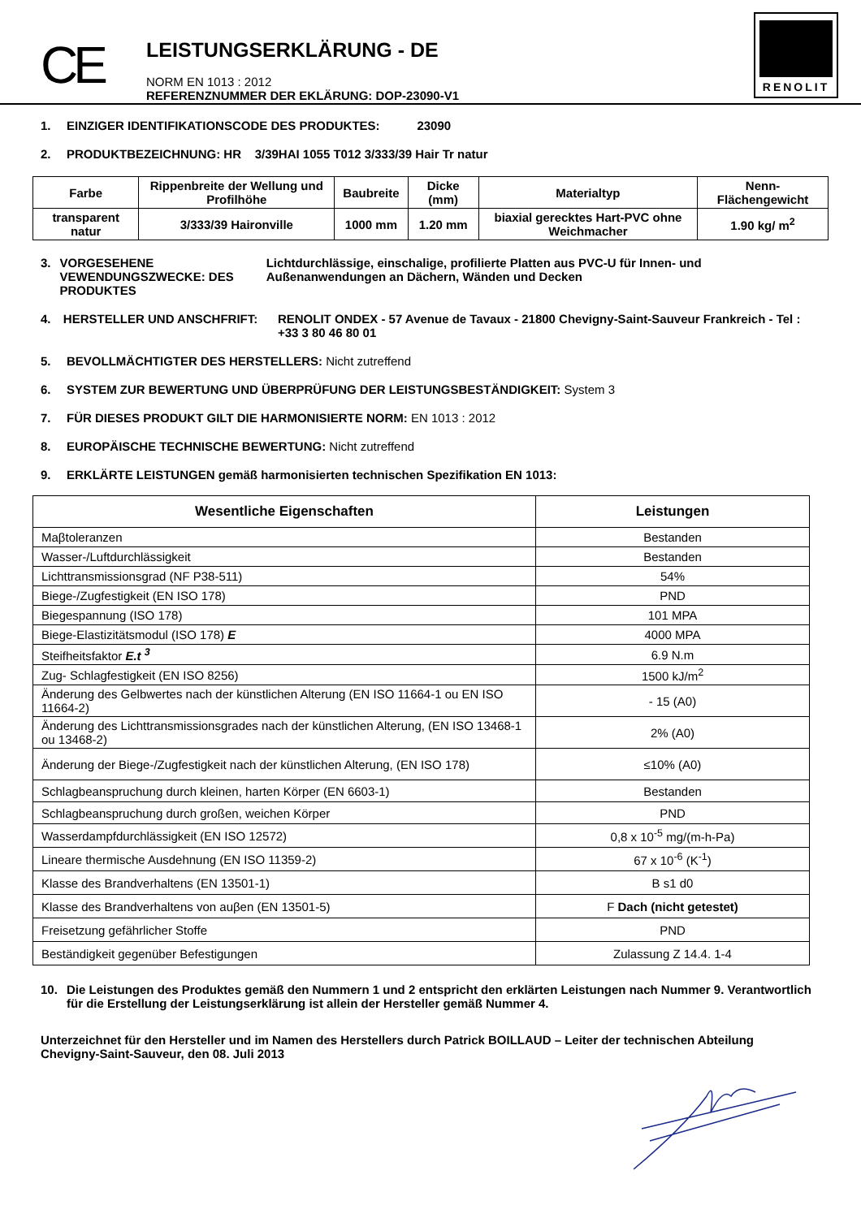CE
LEISTUNGSERKLÄRUNG - DE
NORM EN 1013 : 2012
REFERENZNUMMER DER EKLÄRUNG: DOP-23090-V1
RENOLIT
1. EINZIGER IDENTIFIKATIONSCODE DES PRODUKTES: 23090
2. PRODUKTBEZEICHNUNG: HR 3/39HAI 1055 T012 3/333/39 Hair Tr natur
| Farbe | Rippenbreite der Wellung und Profilhöhe | Baubreite | Dicke (mm) | Materialtyp | Nenn-Flächengewicht |
| --- | --- | --- | --- | --- | --- |
| transparent natur | 3/333/39 Haironville | 1000 mm | 1.20 mm | biaxial gerecktes Hart-PVC ohne Weichmacher | 1.90 kg/ m<sup>2</sup> |
3. VORGESEHENE VEWENDUNGSZWECKE: DES PRODUKTES Lichtdurchlässige, einschalige, profilierte Platten aus PVC-U für Innen- und Außenanwendungen an Dächern, Wänden und Decken
4. HERSTELLER UND ANSCHFRIFT: RENOLIT ONDEX - 57 Avenue de Tavaux - 21800 Chevigny-Saint-Sauveur Frankreich - Tel : +33 3 80 46 80 01
5. BEVOLLMÄCHTIGTER DES HERSTELLERS: Nicht zutreffend
6. SYSTEM ZUR BEWERTUNG UND ÜBERPRÜFUNG DER LEISTUNGSBESTÄNDIGKEIT: System 3
7. FÜR DIESES PRODUKT GILT DIE HARMONISIERTE NORM: EN 1013 : 2012
8. EUROPÄISCHE TECHNISCHE BEWERTUNG: Nicht zutreffend
9. ERKLÄRTE LEISTUNGEN gemäß harmonisierten technischen Spezifikation EN 1013:
| Wesentliche Eigenschaften | Leistungen |
| --- | --- |
| Maβtoleranzen | Bestanden |
| Wasser-/Luftdurchlässigkeit | Bestanden |
| Lichttransmissionsgrad (NF P38-511) | 54% |
| Biege-/Zugfestigkeit (EN ISO 178) | PND |
| Biegespannung (ISO 178) | 101 MPA |
| Biege-Elastizitätsmodul (ISO 178) E | 4000 MPA |
| Steifheitsfaktor E.t <sup>3</sup> | 6.9 N.m |
| Zug- Schlagfestigkeit (EN ISO 8256) | 1500 kJ/m<sup>2</sup> |
| Änderung des Gelbwertes nach der künstlichen Alterung (EN ISO 11664-1 ou EN ISO 11664-2) | - 15 (A0) |
| Änderung des Lichttransmissionsgrades nach der künstlichen Alterung, (EN ISO 13468-1 ou 13468-2) | 2% (A0) |
| Änderung der Biege-/Zugfestigkeit nach der künstlichen Alterung, (EN ISO 178) | ≤10% (A0) |
| Schlagbeanspruchung durch kleinen, harten Körper (EN 6603-1) | Bestanden |
| Schlagbeanspruchung durch großen, weichen Körper | PND |
| Wasserdampfdurchlässigkeit (EN ISO 12572) | 0,8 x 10<sup>-5</sup> mg/(m-h-Pa) |
| Lineare thermische Ausdehnung (EN ISO 11359-2) | 67 x 10<sup>-6</sup> (K<sup>-1</sup>) |
| Klasse des Brandverhaltens (EN 13501-1) | B s1 d0 |
| Klasse des Brandverhaltens von auβen (EN 13501-5) | F Dach (nicht getestet) |
| Freisetzung gefährlicher Stoffe | PND |
| Beständigkeit gegenüber Befestigungen | Zulassung Z 14.4. 1-4 |
10. Die Leistungen des Produktes gemäß den Nummern 1 und 2 entspricht den erklärten Leistungen nach Nummer 9. Verantwortlich für die Erstellung der Leistungserklärung ist allein der Hersteller gemäß Nummer 4.
Unterzeichnet für den Hersteller und im Namen des Herstellers durch Patrick BOILLAUD – Leiter der technischen Abteilung
Chevigny-Saint-Sauveur, den 08. Juli 2013